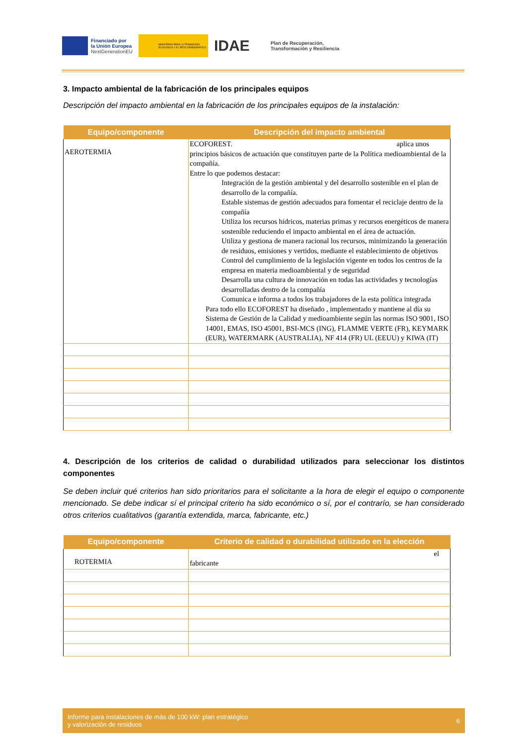Financiado por
la Unión Europea
NextGenerationEU
MINISTERIO PARA LA TRANSICIÓN ECOLÓGICA Y EL RETO DEMOGRÁFICO
IDAE
Plan de Recuperación,
Transformación y Resiliencia
3. Impacto ambiental de la fabricación de los principales equipos
Descripción del impacto ambiental en la fabricación de los principales equipos de la instalación:
| Equipo/componente | Descripción del impacto ambiental |
| --- | --- |
| AEROTERMIA | ECOFOREST. aplica unos principios básicos de actuación que constituyen parte de la Política medioambiental de la compañía. Entre lo que podemos destacar: Integración de la gestión ambiental y del desarrollo sostenible en el plan de desarrollo de la compañía. Estable sistemas de gestión adecuados para fomentar el reciclaje dentro de la compañía Utiliza los recursos hídricos, materias primas y recursos energéticos de manera sostenible reduciendo el impacto ambiental en el área de actuación. Utiliza y gestiona de manera racional los recursos, minimizando la generación de residuos, emisiones y vertidos, mediante el establecimiento de objetivos Control del cumplimiento de la legislación vigente en todos los centros de la empresa en materia medioambiental y de seguridad Desarrolla una cultura de innovación en todas las actividades y tecnologías desarrolladas dentro de la compañía Comunica e informa a todos los trabajadores de la esta política integrada Para todo ello ECOFOREST ha diseñado , implementado y mantiene al día su Sistema de Gestión de la Calidad y medioambiente según las normas ISO 9001, ISO 14001, EMAS, ISO 45001, BSI-MCS (ING), FLAMME VERTE (FR), KEYMARK (EUR), WATERMARK (AUSTRALIA), NF 414 (FR) UL (EEUU) y KIWA (IT) |
4. Descripción de los criterios de calidad o durabilidad utilizados para seleccionar los distintos componentes
Se deben incluir qué criterios han sido prioritarios para el solicitante a la hora de elegir el equipo o componente mencionado. Se debe indicar sí el principal criterio ha sido económico o sí, por el contrarío, se han considerado otros criterios cualitativos (garantía extendida, marca, fabricante, etc.)
| Equipo/componente | Criterio de calidad o durabilidad utilizado en la elección |
| --- | --- |
| ROTERMIA | el fabricante |
Informe para instalaciones de más de 100 kW: plan estratégico
y valorización de residuos
6